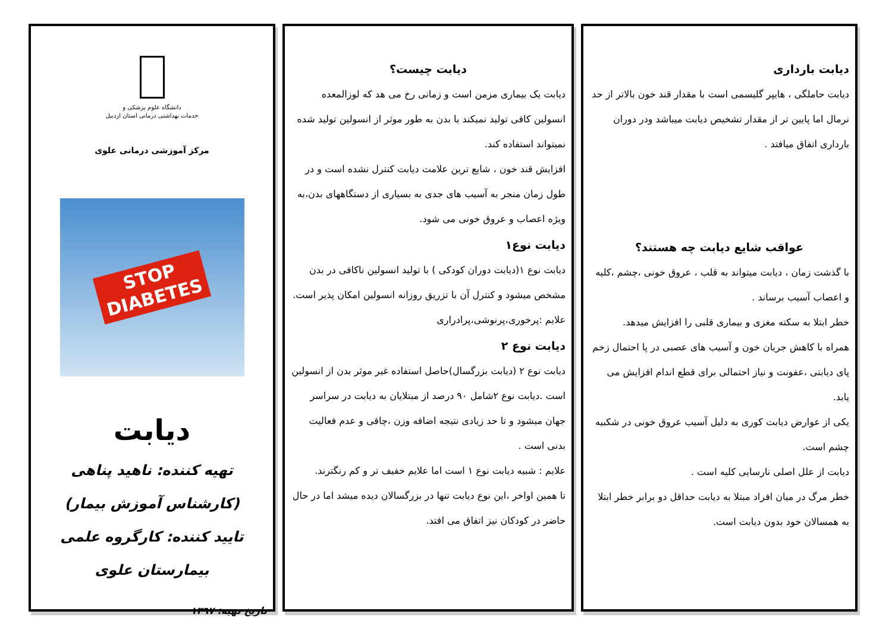دانشگاه علوم پزشکی و
خدمات بهداشتی درمانی استان اردبیل
مرکز آموزشی درمانی علوی
STOP
DIABETES
دیابت
تهیه کننده: ناهید پناهی (کارشناس آموزش بیمار)
تایید کننده: کارگروه علمی بیمارستان علوی
تاریخ تهیه: ۱۳۹۷
دیابت چیست؟
دیابت یک بیماری مزمن است و زمانی رخ می هد که لوزالمعده انسولین کافی تولید نمیکند یا بدن به طور موثر از انسولین تولید شده نمیتواند استفاده کند.
افزایش قند خون ، شایع ترین علامت دیابت کنترل نشده است و در طول زمان منجر به آسیب های جدی به بسیاری از دستگاههای بدن،به ویژه اعصاب و عروق خونی می شود.
دیابت نوع۱
دیابت نوع ۱(دیابت دوران کودکی ) با تولید انسولین ناکافی در بدن مشخص میشود و کنترل آن با تزریق روزانه انسولین امکان پذیر است.
علایم :پرخوری،پرنوشی،پرادراری
دیابت نوع ۲
دیابت نوع ۲ (دیابت بزرگسال)حاصل استفاده غیر موثر بدن از انسولین است .دیابت نوع ۲شامل ۹۰ درصد از مبتلایان به دیابت در سراسر جهان میشود و تا حد زیادی نتیجه اضافه وزن ،چاقی و عدم فعالیت بدنی است .
علایم : شبیه دیابت نوع ۱ است اما علایم خفیف تر و کم رنگترند.
تا همین اواخر ،این نوع دیابت تنها در بزرگسالان دیده میشد اما در حال حاضر در کودکان نیز اتفاق می افتد.
دیابت بارداری
دیابت حاملگی ، هایپر گلیسمی است با مقدار قند خون بالاتر از حد نرمال اما پایین تر از مقدار تشخیص دیابت میباشد ودر دوران بارداری اتفاق میافتد .
عواقب شایع دیابت چه هستند؟
با گذشت زمان ، دیابت میتواند به قلب ، عروق خونی ،چشم ،کلیه و اعصاب آسیب برساند .
خطر ابتلا به سکته مغزی و بیماری قلبی را افزایش میدهد.
همراه با کاهش جریان خون و آسیب های عصبی در پا احتمال زخم پای دیابتی ،عفونت و نیاز احتمالی برای قطع اندام افزایش می یابد.
یکی از عوارض دیابت کوری به دلیل آسیب عروق خونی در شکبیه چشم است.
دیابت از علل اصلی نارسایی کلیه است .
خطر مرگ در میان افراد مبتلا به دیابت حداقل دو برابر خطر ابتلا به همسالان خود بدون دیابت است.